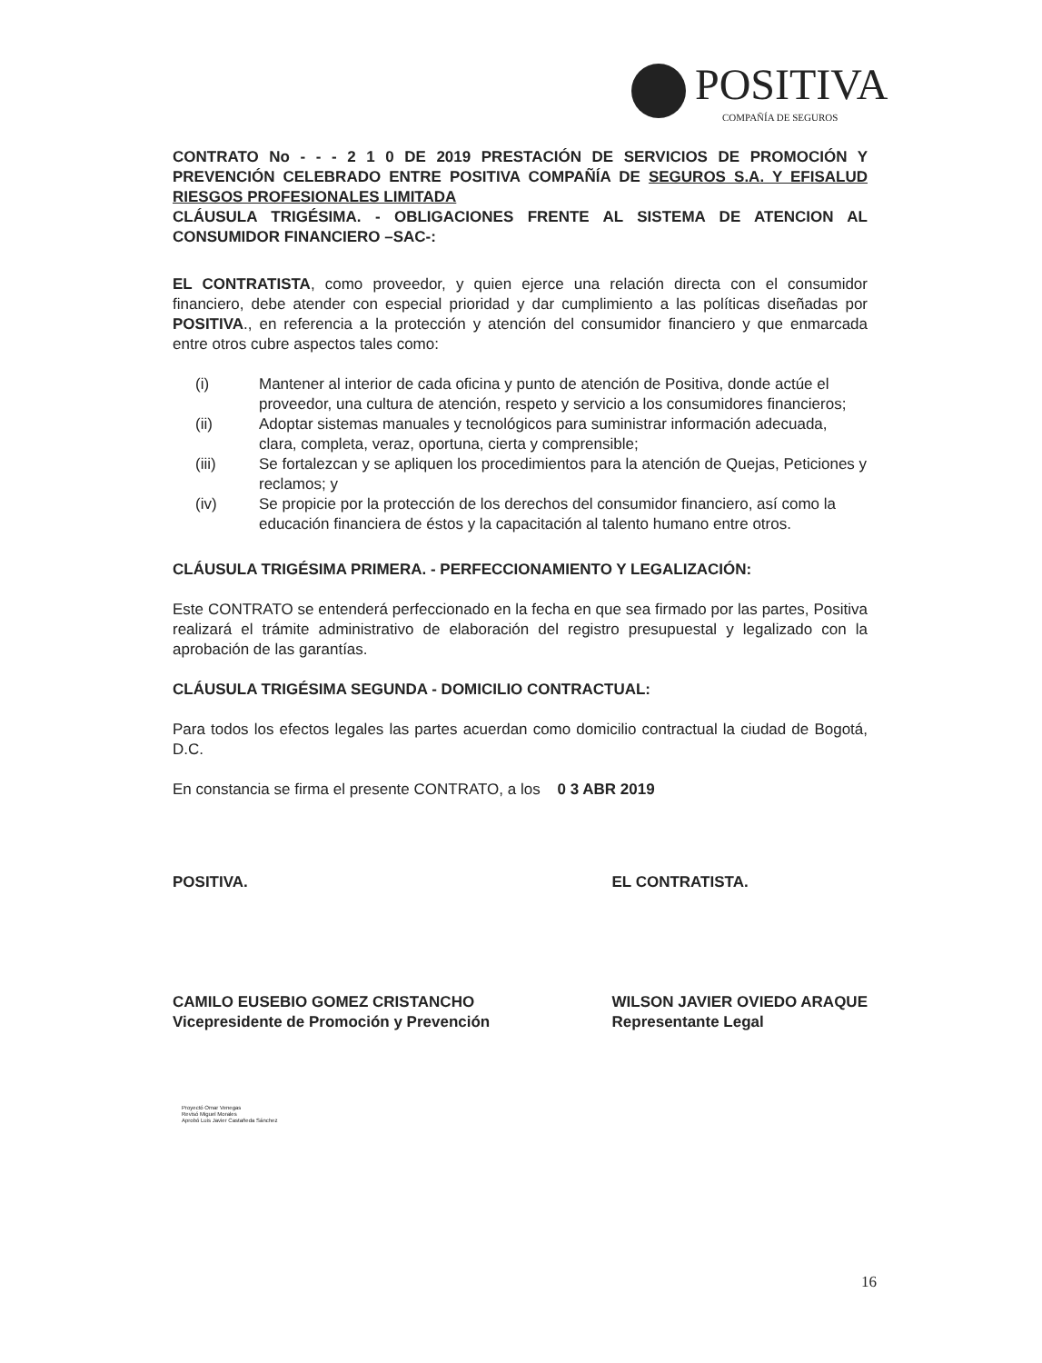POSITIVA
COMPAÑÍA DE SEGUROS
CONTRATO No - - - 2 1 0 DE 2019 PRESTACIÓN DE SERVICIOS DE PROMOCIÓN Y PREVENCIÓN CELEBRADO ENTRE POSITIVA COMPAÑÍA DE SEGUROS S.A. Y EFISALUD RIESGOS PROFESIONALES LIMITADA
CLÁUSULA TRIGÉSIMA. - OBLIGACIONES FRENTE AL SISTEMA DE ATENCION AL CONSUMIDOR FINANCIERO –SAC-:
EL CONTRATISTA, como proveedor, y quien ejerce una relación directa con el consumidor financiero, debe atender con especial prioridad y dar cumplimiento a las políticas diseñadas por POSITIVA., en referencia a la protección y atención del consumidor financiero y que enmarcada entre otros cubre aspectos tales como:
(i) Mantener al interior de cada oficina y punto de atención de Positiva, donde actúe el proveedor, una cultura de atención, respeto y servicio a los consumidores financieros;
(ii) Adoptar sistemas manuales y tecnológicos para suministrar información adecuada, clara, completa, veraz, oportuna, cierta y comprensible;
(iii) Se fortalezcan y se apliquen los procedimientos para la atención de Quejas, Peticiones y reclamos; y
(iv) Se propicie por la protección de los derechos del consumidor financiero, así como la educación financiera de éstos y la capacitación al talento humano entre otros.
CLÁUSULA TRIGÉSIMA PRIMERA. - PERFECCIONAMIENTO Y LEGALIZACIÓN:
Este CONTRATO se entenderá perfeccionado en la fecha en que sea firmado por las partes, Positiva realizará el trámite administrativo de elaboración del registro presupuestal y legalizado con la aprobación de las garantías.
CLÁUSULA TRIGÉSIMA SEGUNDA - DOMICILIO CONTRACTUAL:
Para todos los efectos legales las partes acuerdan como domicilio contractual la ciudad de Bogotá, D.C.
En constancia se firma el presente CONTRATO, a los 0 3 ABR 2019
POSITIVA.
CAMILO EUSEBIO GOMEZ CRISTANCHO
Vicepresidente de Promoción y Prevención
EL CONTRATISTA.
WILSON JAVIER OVIEDO ARAQUE
Representante Legal
Proyectó Omar Venegas
Revisó Miguel Morales
Aprobó Luis Javier Castañeda Sánchez
16